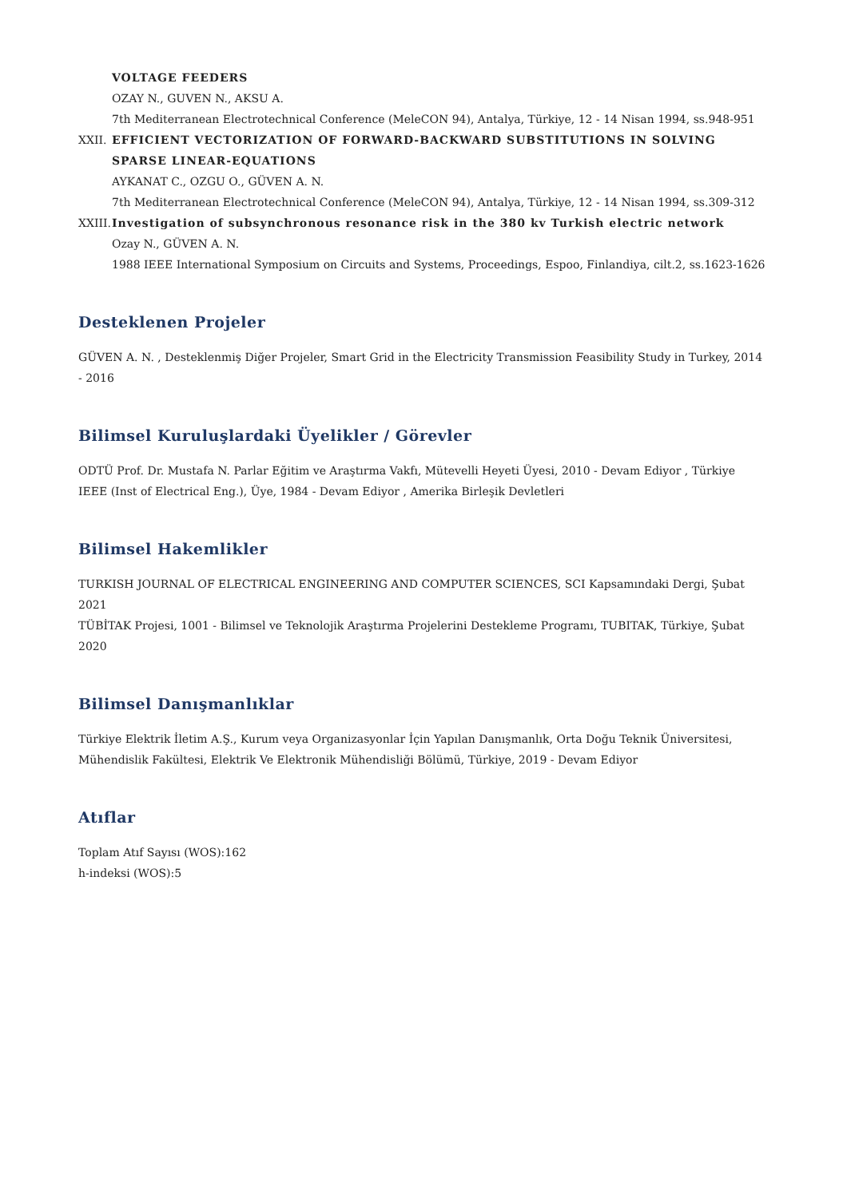VOLTAGE FEEDERS
OZAY N., GUVEN N., AKSU A.
7th Mediterranean Electrotechnical Conference (MeleCON 94), Antalya, Türkiye, 12 - 14 Nisan 1994, ss.948-951
XXII. EFFICIENT VECTORIZATION OF FORWARD-BACKWARD SUBSTITUTIONS IN SOLVING SPARSE LINEAR-EQUATIONS
AYKANAT C., OZGU O., GÜVEN A. N.
7th Mediterranean Electrotechnical Conference (MeleCON 94), Antalya, Türkiye, 12 - 14 Nisan 1994, ss.309-312
XXIII.
Investigation of subsynchronous resonance risk in the 380 kv Turkish electric network
Ozay N., GÜVEN A. N.
1988 IEEE International Symposium on Circuits and Systems, Proceedings, Espoo, Finlandiya, cilt.2, ss.1623-1626
Desteklenen Projeler
GÜVEN A. N. , Desteklenmiş Diğer Projeler, Smart Grid in the Electricity Transmission Feasibility Study in Turkey, 2014 - 2016
Bilimsel Kuruluşlardaki Üyelikler / Görevler
ODTÜ Prof. Dr. Mustafa N. Parlar Eğitim ve Araştırma Vakfı, Mütevelli Heyeti Üyesi, 2010 - Devam Ediyor , Türkiye
IEEE (Inst of Electrical Eng.), Üye, 1984 - Devam Ediyor , Amerika Birleşik Devletleri
Bilimsel Hakemlikler
TURKISH JOURNAL OF ELECTRICAL ENGINEERING AND COMPUTER SCIENCES, SCI Kapsamındaki Dergi, Şubat 2021
TÜBİTAK Projesi, 1001 - Bilimsel ve Teknolojik Araştırma Projelerini Destekleme Programı, TUBITAK, Türkiye, Şubat 2020
Bilimsel Danışmanlıklar
Türkiye Elektrik İletim A.Ş., Kurum veya Organizasyonlar İçin Yapılan Danışmanlık, Orta Doğu Teknik Üniversitesi, Mühendislik Fakültesi, Elektrik Ve Elektronik Mühendisliği Bölümü, Türkiye, 2019 - Devam Ediyor
Atıflar
Toplam Atıf Sayısı (WOS):162
h-indeksi (WOS):5